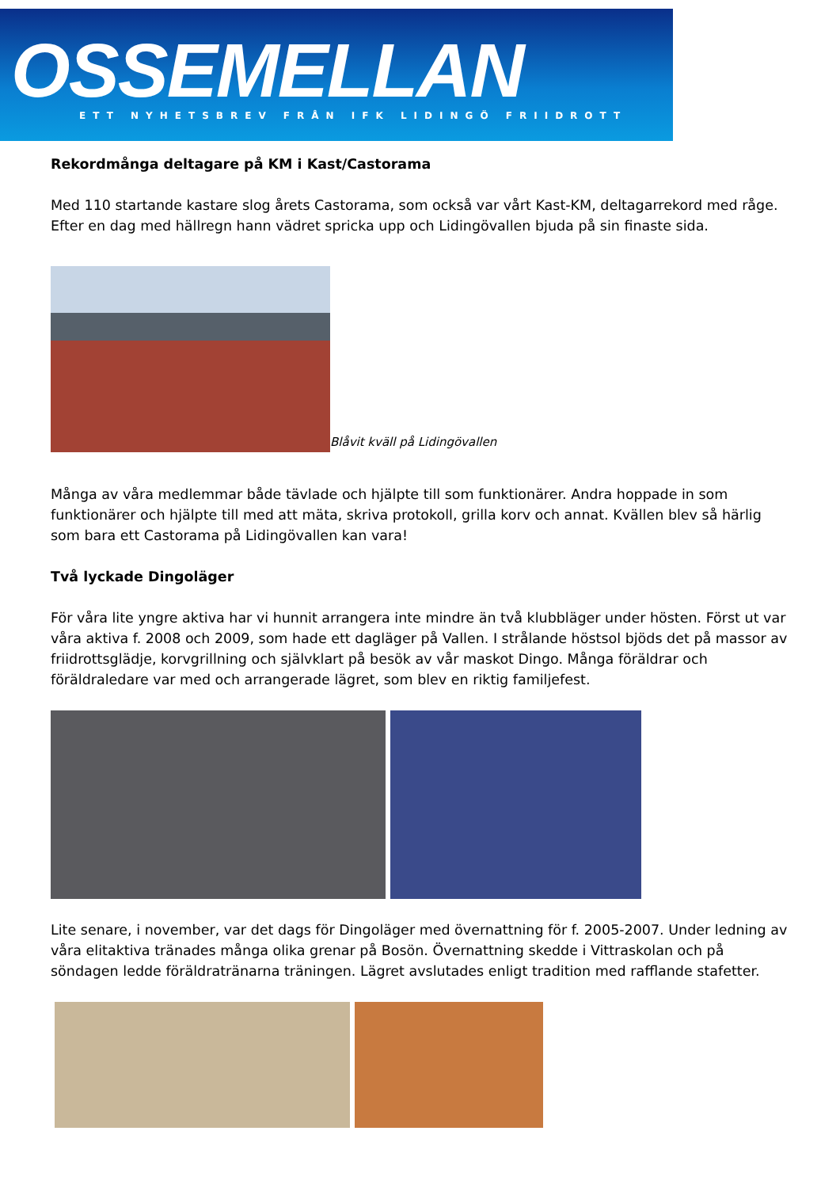OSSEMELLAN
ETT NYHETSBREV FRÅN IFK LIDINGÖ FRIIDROTT
Rekordmånga deltagare på KM i Kast/Castorama
Med 110 startande kastare slog årets Castorama, som också var vårt Kast-KM, deltagarrekord med råge. Efter en dag med hällregn hann vädret spricka upp och Lidingövallen bjuda på sin finaste sida.
Blåvit kväll på Lidingövallen
Många av våra medlemmar både tävlade och hjälpte till som funktionärer. Andra hoppade in som funktionärer och hjälpte till med att mäta, skriva protokoll, grilla korv och annat. Kvällen blev så härlig som bara ett Castorama på Lidingövallen kan vara!
Två lyckade Dingoläger
För våra lite yngre aktiva har vi hunnit arrangera inte mindre än två klubbläger under hösten. Först ut var våra aktiva f. 2008 och 2009, som hade ett dagläger på Vallen. I strålande höstsol bjöds det på massor av friidrottsglädje, korvgrillning och självklart på besök av vår maskot Dingo. Många föräldrar och föräldraledare var med och arrangerade lägret, som blev en riktig familjefest.
Lite senare, i november, var det dags för Dingoläger med övernattning för f. 2005-2007. Under ledning av våra elitaktiva tränades många olika grenar på Bosön. Övernattning skedde i Vittraskolan och på söndagen ledde föräldratränarna träningen. Lägret avslutades enligt tradition med rafflande stafetter.